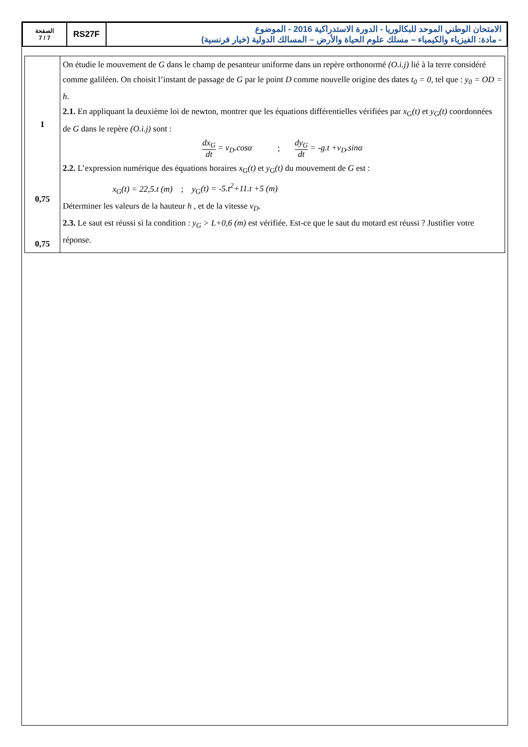| الصفحة 7 / 7 | RS27F | الامتحان الوطني الموحد للبكالوريا - الدورة الاستدراكية 2016 - الموضوع - مادة: الفيزياء والكيمياء – مسلك علوم الحياة والأرض – المسالك الدولية (خيار فرنسية) |
| 1 0,75 0,75 | On étudie le mouvement de G dans le champ de pesanteur uniforme dans un repère orthonormé (O.i.j) lié à la terre considéré comme galiléen. On choisit l’instant de passage de G par le point D comme nouvelle origine des dates t<sub>0</sub> = 0 , tel que : y<sub>0</sub> = OD = h . 2.1. En appliquant la deuxième loi de newton, montrer que les équations différentielles vérifiées par x<sub>G</sub> (t) et y<sub>G</sub> (t) coordonnées de G dans le repère (O.i.j) sont : dx<sub>G</sub> dt = v<sub>D</sub>.cosα ; dy<sub>G</sub> dt = -g.t +v<sub>D</sub>.sinα 2.2. L’expression numérique des équations horaires x<sub>G</sub> (t) et y<sub>G</sub> (t) du mouvement de G est : x<sub>G</sub> (t) = 22,5.t (m) ; y<sub>G</sub> (t) = -5.t<sup>2</sup>+11.t +5 (m) Déterminer les valeurs de la hauteur h , et de la vitesse v<sub>D</sub> . 2.3. Le saut est réussi si la condition : y<sub>G</sub> > L+0,6 (m) est vérifiée. Est-ce que le saut du motard est réussi ? Justifier votre réponse. |